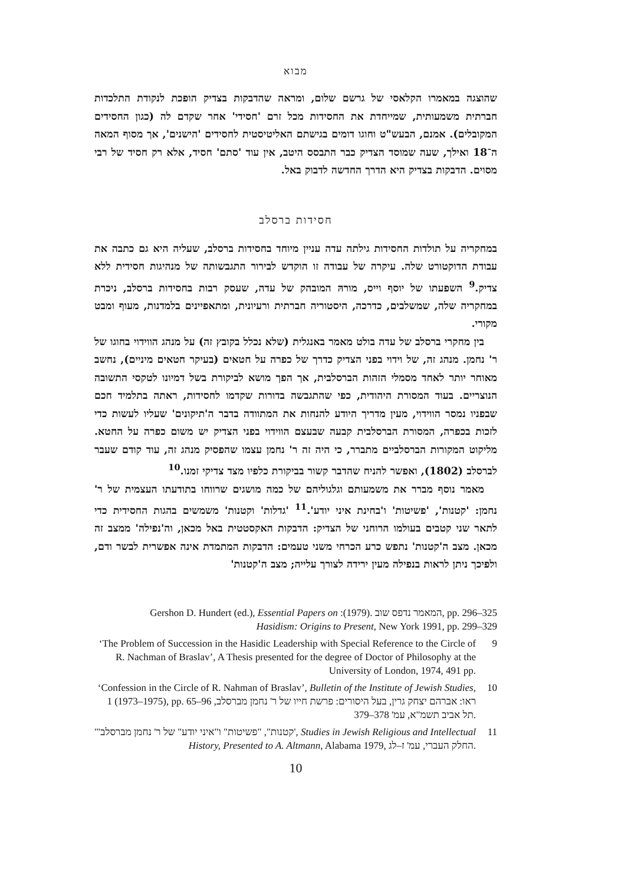מבוא
שהוצגה במאמרו הקלאסי של גרשם שלום, ומראה שהדבקות בצדיק הופכת לנקודת התלכדות חברתית משמעותית, שמייחדת את החסידות מכל זרם 'חסידי' אחר שקדם לה (כגון החסידים המקובלים). אמנם, הבעש"ט וחוגו דומים בגישתם האליטיסטית לחסידים 'הישנים', אך מסוף המאה ה־18 ואילך, שעה שמוסד הצדיק כבר התבסס היטב, אין עוד 'סתם' חסיד, אלא רק חסיד של רבי מסוים. הדבקות בצדיק היא הדרך החדשה לדבוק באל.
חסידות ברסלב
במחקריה על תולדות החסידות גילתה עדה עניין מיוחד בחסידות ברסלב, שעליה היא גם כתבה את עבודת הדוקטורט שלה. עיקרה של עבודה זו הוקדש לבירור התגבשותה של מנהיגות חסידית ללא צדיק.<sup>9</sup> השפעתו של יוסף וייס, מורהּ המובהק של עדה, שעסק רבות בחסידות ברסלב, ניכרת במחקריה שלה, שמשלבים, כדרכה, היסטוריה חברתית ורעיונית, ומתאפיינים בלמדנות, מעוף ומבט מקורי.
בין מחקרי ברסלב של עדה בולט מאמר באנגלית (שלא נכלל בקובץ זה) על מנהג הווידוי בחוגו של ר' נחמן. מנהג זה, של וידוי בפני הצדיק כדרך של כפרה על חטאים (בעיקר חטאים מיניים), נחשב מאוחר יותר לאחד מסמלי הזהות הברסלבית, אך הפך מושא לביקורת בשל דמיונו לטקסי התשובה הנוצריים. בעוד המסורת היהודית, כפי שהתגבשה בדורות שקדמו לחסידות, ראתה בתלמיד חכם שבפניו נמסר הווידוי, מעין מדריך היודע להנחות את המתוודה בדבר ה'תיקונים' שעליו לעשות כדי לזכות בכפרה, המסורת הברסלבית קבעה שבעצם הווידוי בפני הצדיק יש משום כפרה על החטא. מליקוט המקורות הברסלביים מתברר, כי היה זה ר' נחמן עצמו שהפסיק מנהג זה, עוד קודם שעבר לברסלב (1802), ואפשר להניח שהדבר קשור בביקורת כלפיו מצד צדיקי זמנו.<sup>10</sup>
מאמר נוסף מברר את משמעותם וגלגוליהם של כמה מושגים שרווחו בתודעתו העצמית של ר' נחמן: 'קטנות', 'פשיטות' ו'בחינת איני יודע'.<sup>11</sup> 'גדלות' וקטנות' משמשים בהגות החסידית כדי לתאר שני קטבים בעולמו הרוחני של הצדיק: הדבקות האקסטטית באל מכאן, וה'נפילה' ממצב זה מכאן. מצב ה'קטנות' נתפש כרע הכרחי משני טעמים: הדבקות המתמדת אינה אפשרית לבשר ודם, ולפיכך ניתן לראות בנפילה מעין ירידה לצורך עלייה; מצב ה'קטנות'
Gershon D. Hundert (ed.), Essential Papers on :המאמר נדפס שוב .(1979), pp. 296–325
Hasidism: Origins to Present, New York 1991, pp. 299–329
‘The Problem of Succession in the Hasidic Leadership with Special Reference to the Circle of R. Nachman of Braslav’, A Thesis presented for the degree of Doctor of Philosophy at the University of London, 1974, 491 pp. 9
‘Confession in the Circle of R. Nahman of Braslav’, Bulletin of the Institute of Jewish Studies, 1 (1973–1975), pp. 65–96 ראו: אברהם יצחק גרין, בעל היסורים: פרשת חייו של ר' נחמן מברסלב, תל אביב תשמ"א, עמ' 378–379. 10
'"קטנות", "פשיטות" ו"איני יודע" של ר' נחמן מברסלב', Studies in Jewish Religious and Intellectual History, Presented to A. Altmann, Alabama 1979, החלק העברי, עמ' ז–לג. 11
10